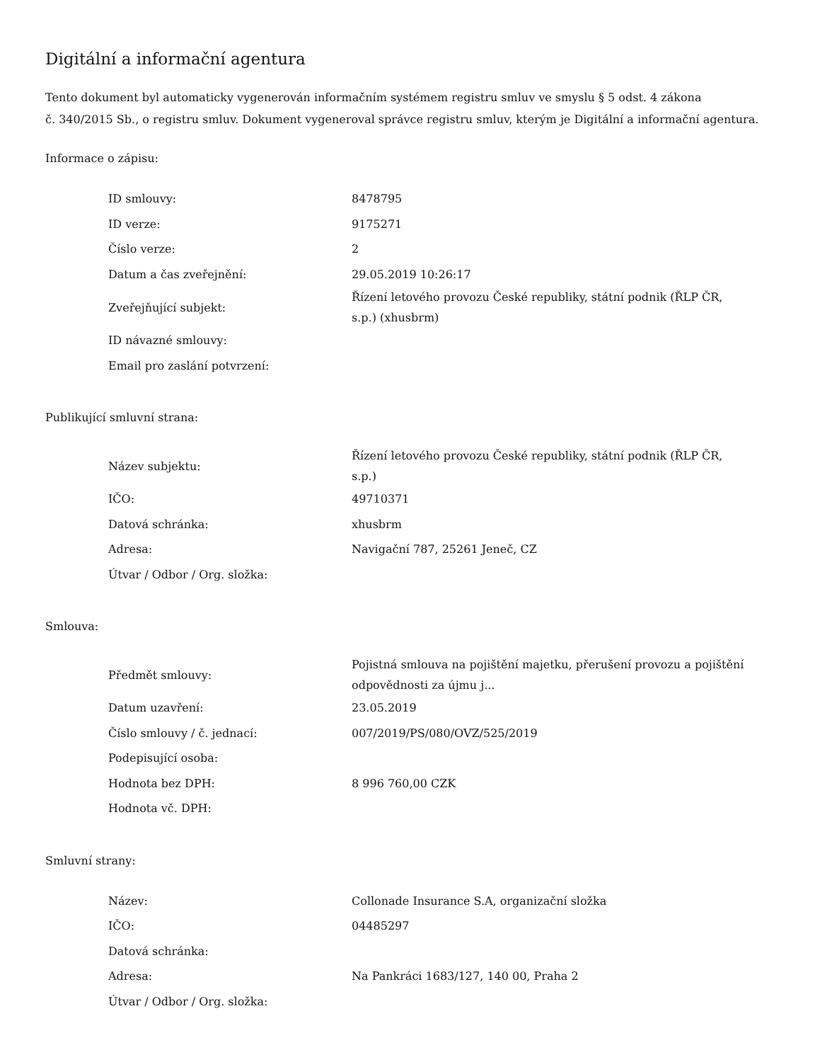Digitální a informační agentura
Tento dokument byl automaticky vygenerován informačním systémem registru smluv ve smyslu § 5 odst. 4 zákona
č. 340/2015 Sb., o registru smluv. Dokument vygeneroval správce registru smluv, kterým je Digitální a informační agentura.
Informace o zápisu:
| ID smlouvy: | 8478795 |
| ID verze: | 9175271 |
| Číslo verze: | 2 |
| Datum a čas zveřejnění: | 29.05.2019 10:26:17 |
| Zveřejňující subjekt: | Řízení letového provozu České republiky, státní podnik (ŘLP ČR, s.p.) (xhusbrm) |
| ID návazné smlouvy: | |
| Email pro zaslání potvrzení: | |
Publikující smluvní strana:
| Název subjektu: | Řízení letového provozu České republiky, státní podnik (ŘLP ČR, s.p.) |
| IČO: | 49710371 |
| Datová schránka: | xhusbrm |
| Adresa: | Navigační 787, 25261 Jeneč, CZ |
| Útvar / Odbor / Org. složka: | |
Smlouva:
| Předmět smlouvy: | Pojistná smlouva na pojištění majetku, přerušení provozu a pojištění odpovědnosti za újmu j... |
| Datum uzavření: | 23.05.2019 |
| Číslo smlouvy / č. jednací: | 007/2019/PS/080/OVZ/525/2019 |
| Podepisující osoba: | |
| Hodnota bez DPH: | 8 996 760,00 CZK |
| Hodnota vč. DPH: | |
Smluvní strany:
| Název: | Collonade Insurance S.A, organizační složka |
| IČO: | 04485297 |
| Datová schránka: | |
| Adresa: | Na Pankráci 1683/127, 140 00, Praha 2 |
| Útvar / Odbor / Org. složka: | |